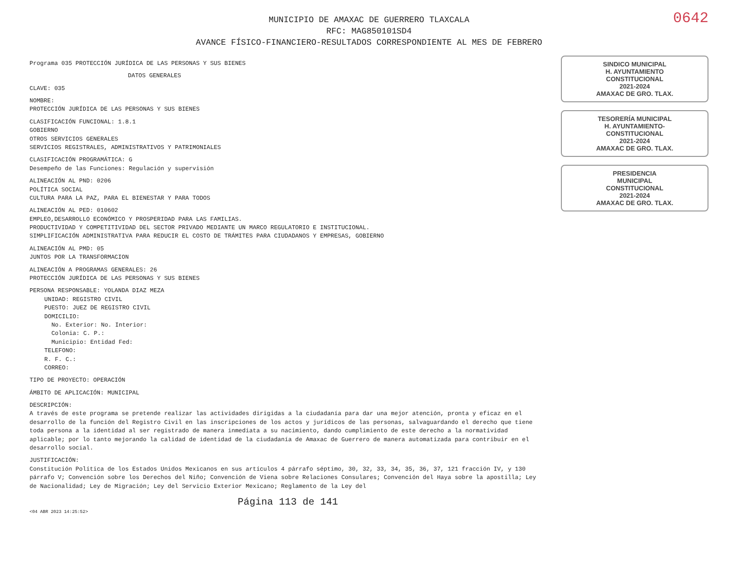0642
MUNICIPIO DE AMAXAC DE GUERRERO TLAXCALA
RFC: MAG850101SD4
AVANCE FÍSICO-FINANCIERO-RESULTADOS CORRESPONDIENTE AL MES DE FEBRERO
Programa 035 PROTECCIÓN JURÍDICA DE LAS PERSONAS Y SUS BIENES
DATOS GENERALES
CLAVE: 035
NOMBRE:
PROTECCIÓN JURÍDICA DE LAS PERSONAS Y SUS BIENES
CLASIFICACIÓN FUNCIONAL: 1.8.1
GOBIERNO
OTROS SERVICIOS GENERALES
SERVICIOS REGISTRALES, ADMINISTRATIVOS Y PATRIMONIALES
CLASIFICACIÓN PROGRAMÁTICA: G
Desempeño de las Funciones: Regulación y supervisión
ALINEACIÓN AL PND: 0206
POLÍTICA SOCIAL
CULTURA PARA LA PAZ, PARA EL BIENESTAR Y PARA TODOS
ALINEACIÓN AL PED: 010602
EMPLEO,DESARROLLO ECONÓMICO Y PROSPERIDAD PARA LAS FAMILIAS.
PRODUCTIVIDAD Y COMPETITIVIDAD DEL SECTOR PRIVADO MEDIANTE UN MARCO REGULATORIO E INSTITUCIONAL.
SIMPLIFICACIÓN ADMINISTRATIVA PARA REDUCIR EL COSTO DE TRÁMITES PARA CIUDADANOS Y EMPRESAS, GOBIERNO
ALINEACIÓN AL PMD: 05
JUNTOS POR LA TRANSFORMACION
ALINEACIÓN A PROGRAMAS GENERALES: 26
PROTECCIÓN JURÍDICA DE LAS PERSONAS Y SUS BIENES
PERSONA RESPONSABLE: YOLANDA DIAZ MEZA
UNIDAD: REGISTRO CIVIL
PUESTO: JUEZ DE REGISTRO CIVIL
DOMICILIO:
No. Exterior: No. Interior:
Colonia: C. P.:
Municipio: Entidad Fed:
TELEFONO:
R. F. C.:
CORREO:
TIPO DE PROYECTO: OPERACIÓN
ÁMBITO DE APLICACIÓN: MUNICIPAL
DESCRIPCIÓN:
A través de este programa se pretende realizar las actividades dirigidas a la ciudadanía para dar una mejor atención, pronta y eficaz en el desarrollo de la función del Registro Civil en las inscripciones de los actos y jurídicos de las personas, salvaguardando el derecho que tiene toda persona a la identidad al ser registrado de manera inmediata a su nacimiento, dando cumplimiento de este derecho a la normatividad aplicable; por lo tanto mejorando la calidad de identidad de la ciudadanía de Amaxac de Guerrero de manera automatizada para contribuir en el desarrollo social.
JUSTIFICACIÓN:
Constitución Política de los Estados Unidos Mexicanos en sus artículos 4 párrafo séptimo, 30, 32, 33, 34, 35, 36, 37, 121 fracción IV, y 130 párrafo V; Convención sobre los Derechos del Niño; Convención de Viena sobre Relaciones Consulares; Convención del Haya sobre la apostilla; Ley de Nacionalidad; Ley de Migración; Ley del Servicio Exterior Mexicano; Reglamento de la Ley del
Página 113 de 141
<04 ABR 2023 14:25:52>
SINDICO MUNICIPAL
H. AYUNTAMIENTO
CONSTITUCIONAL
2021-2024
AMAXAC DE GRO. TLAX.
TESORERÍA MUNICIPAL
H. AYUNTAMIENTO-
CONSTITUCIONAL
2021-2024
AMAXAC DE GRO. TLAX.
PRESIDENCIA
MUNICIPAL
CONSTITUCIONAL
2021-2024
AMAXAC DE GRO. TLAX.